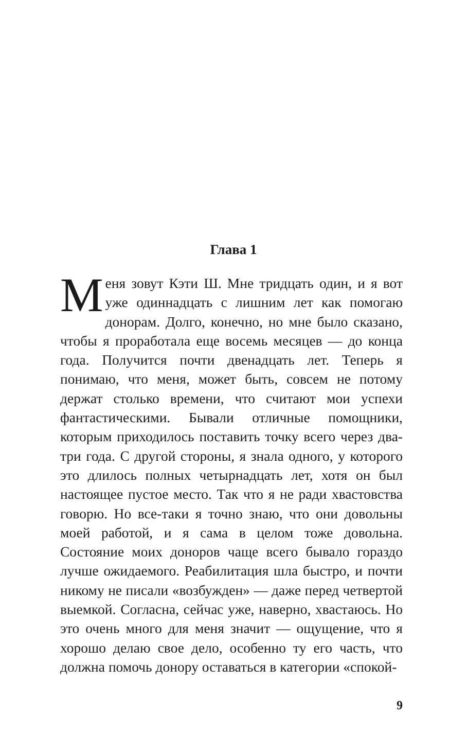Глава 1
Меня зовут Кэти Ш. Мне тридцать один, и я вот уже одиннадцать с лишним лет как помогаю донорам. Долго, конечно, но мне было сказано, чтобы я проработала еще восемь месяцев — до конца года. Получится почти двенадцать лет. Теперь я понимаю, что меня, может быть, совсем не потому держат столько времени, что считают мои успехи фантастическими. Бывали отличные помощники, которым приходилось поставить точку всего через два-три года. С другой стороны, я знала одного, у которого это длилось полных четырнадцать лет, хотя он был настоящее пустое место. Так что я не ради хвастовства говорю. Но все-таки я точно знаю, что они довольны моей работой, и я сама в целом тоже довольна. Состояние моих доноров чаще всего бывало гораздо лучше ожидаемого. Реабилитация шла быстро, и почти никому не писали «возбужден» — даже перед четвертой выемкой. Согласна, сейчас уже, наверно, хвастаюсь. Но это очень много для меня значит — ощущение, что я хорошо делаю свое дело, особенно ту его часть, что должна помочь донору оставаться в категории «спокой-
9